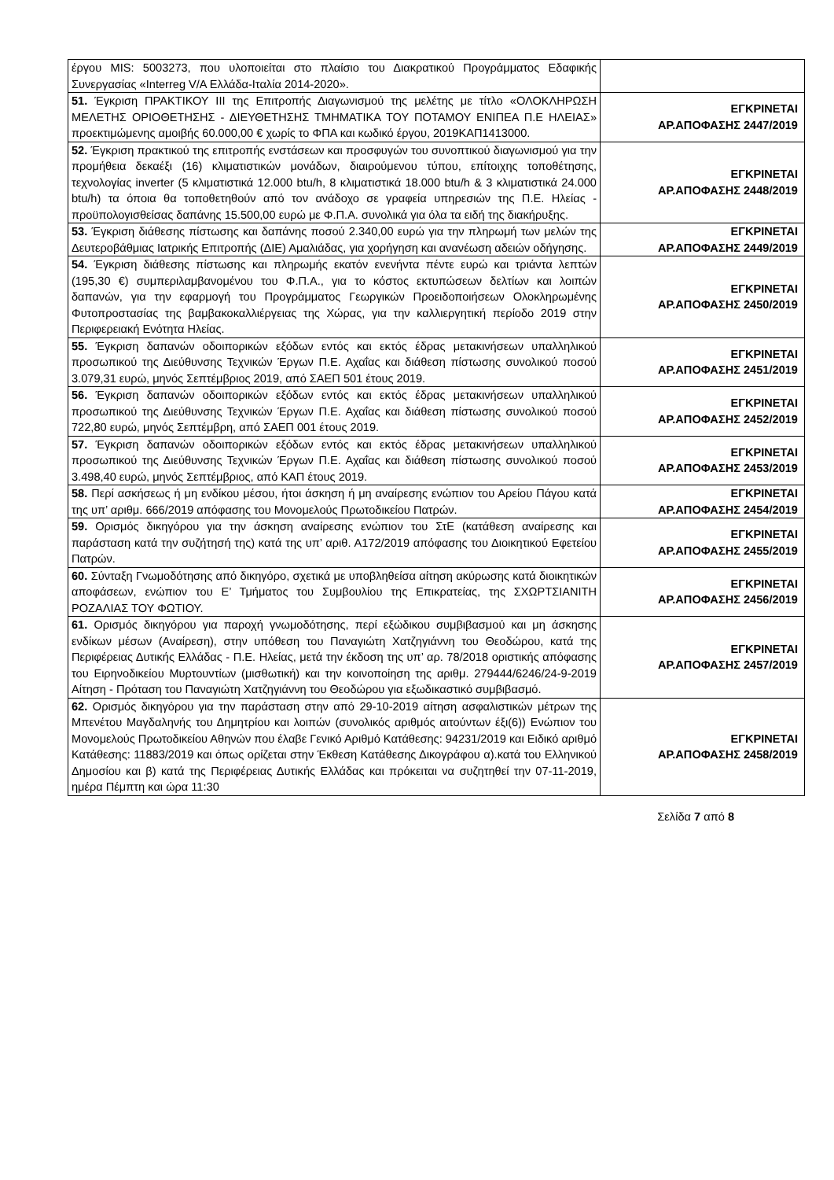| έργου MIS: 5003273, που υλοποιείται στο πλαίσιο του Διακρατικού Προγράμματος Εδαφικής Συνεργασίας «Interreg V/A Ελλάδα-Ιταλία 2014-2020». | |
| 51. Έγκριση ΠΡΑΚΤΙΚΟΥ ΙΙΙ της Επιτροπής Διαγωνισμού της μελέτης με τίτλο «ΟΛΟΚΛΗΡΩΣΗ ΜΕΛΕΤΗΣ ΟΡΙΟΘΕΤΗΣΗΣ - ΔΙΕΥΘΕΤΗΣΗΣ ΤΜΗΜΑΤΙΚΑ ΤΟΥ ΠΟΤΑΜΟΥ ΕΝΙΠΕΑ Π.Ε ΗΛΕΙΑΣ» προεκτιμώμενης αμοιβής 60.000,00 € χωρίς το ΦΠΑ και κωδικό έργου, 2019ΚΑΠ1413000. | ΕΓΚΡΙΝΕΤΑΙ ΑΡ.ΑΠΟΦΑΣΗΣ 2447/2019 |
| 52. Έγκριση πρακτικού της επιτροπής ενστάσεων και προσφυγών του συνοπτικού διαγωνισμού για την προμήθεια δεκαέξι (16) κλιματιστικών μονάδων, διαιρούμενου τύπου, επίτοιχης τοποθέτησης, τεχνολογίας inverter (5 κλιματιστικά 12.000 btu/h, 8 κλιματιστικά 18.000 btu/h & 3 κλιματιστικά 24.000 btu/h) τα όποια θα τοποθετηθούν από τον ανάδοχο σε γραφεία υπηρεσιών της Π.Ε. Ηλείας - προϋπολογισθείσας δαπάνης 15.500,00 ευρώ με Φ.Π.Α. συνολικά για όλα τα ειδή της διακήρυξης. | ΕΓΚΡΙΝΕΤΑΙ ΑΡ.ΑΠΟΦΑΣΗΣ 2448/2019 |
| 53. Έγκριση διάθεσης πίστωσης και δαπάνης ποσού 2.340,00 ευρώ για την πληρωμή των μελών της Δευτεροβάθμιας Ιατρικής Επιτροπής (ΔΙΕ) Αμαλιάδας, για χορήγηση και ανανέωση αδειών οδήγησης. | ΕΓΚΡΙΝΕΤΑΙ ΑΡ.ΑΠΟΦΑΣΗΣ 2449/2019 |
| 54. Έγκριση διάθεσης πίστωσης και πληρωμής εκατόν ενενήντα πέντε ευρώ και τριάντα λεπτών (195,30 €) συμπεριλαμβανομένου του Φ.Π.Α., για το κόστος εκτυπώσεων δελτίων και λοιπών δαπανών, για την εφαρμογή του Προγράμματος Γεωργικών Προειδοποιήσεων Ολοκληρωμένης Φυτοπροστασίας της βαμβακοκαλλιέργειας της Χώρας, για την καλλιεργητική περίοδο 2019 στην Περιφερειακή Ενότητα Ηλείας. | ΕΓΚΡΙΝΕΤΑΙ ΑΡ.ΑΠΟΦΑΣΗΣ 2450/2019 |
| 55. Έγκριση δαπανών οδοιπορικών εξόδων εντός και εκτός έδρας μετακινήσεων υπαλληλικού προσωπικού της Διεύθυνσης Τεχνικών Έργων Π.Ε. Αχαΐας και διάθεση πίστωσης συνολικού ποσού 3.079,31 ευρώ, μηνός Σεπτέμβριος 2019, από ΣΑΕΠ 501 έτους 2019. | ΕΓΚΡΙΝΕΤΑΙ ΑΡ.ΑΠΟΦΑΣΗΣ 2451/2019 |
| 56. Έγκριση δαπανών οδοιπορικών εξόδων εντός και εκτός έδρας μετακινήσεων υπαλληλικού προσωπικού της Διεύθυνσης Τεχνικών Έργων Π.Ε. Αχαΐας και διάθεση πίστωσης συνολικού ποσού 722,80 ευρώ, μηνός Σεπτέμβρη, από ΣΑΕΠ 001 έτους 2019. | ΕΓΚΡΙΝΕΤΑΙ ΑΡ.ΑΠΟΦΑΣΗΣ 2452/2019 |
| 57. Έγκριση δαπανών οδοιπορικών εξόδων εντός και εκτός έδρας μετακινήσεων υπαλληλικού προσωπικού της Διεύθυνσης Τεχνικών Έργων Π.Ε. Αχαΐας και διάθεση πίστωσης συνολικού ποσού 3.498,40 ευρώ, μηνός Σεπτέμβριος, από ΚΑΠ έτους 2019. | ΕΓΚΡΙΝΕΤΑΙ ΑΡ.ΑΠΟΦΑΣΗΣ 2453/2019 |
| 58. Περί ασκήσεως ή μη ενδίκου μέσου, ήτοι άσκηση ή μη αναίρεσης ενώπιον του Αρείου Πάγου κατά της υπ’ αριθμ. 666/2019 απόφασης του Μονομελούς Πρωτοδικείου Πατρών. | ΕΓΚΡΙΝΕΤΑΙ ΑΡ.ΑΠΟΦΑΣΗΣ 2454/2019 |
| 59. Ορισμός δικηγόρου για την άσκηση αναίρεσης ενώπιον του ΣτΕ (κατάθεση αναίρεσης και παράσταση κατά την συζήτησή της) κατά της υπ’ αριθ. Α172/2019 απόφασης του Διοικητικού Εφετείου Πατρών. | ΕΓΚΡΙΝΕΤΑΙ ΑΡ.ΑΠΟΦΑΣΗΣ 2455/2019 |
| 60. Σύνταξη Γνωμοδότησης από δικηγόρο, σχετικά με υποβληθείσα αίτηση ακύρωσης κατά διοικητικών αποφάσεων, ενώπιον του Ε’ Τμήματος του Συμβουλίου της Επικρατείας, της ΣΧΩΡΤΣΙΑΝΙΤΗ ΡΟΖΑΛΙΑΣ ΤΟΥ ΦΩΤΙΟΥ. | ΕΓΚΡΙΝΕΤΑΙ ΑΡ.ΑΠΟΦΑΣΗΣ 2456/2019 |
| 61. Ορισμός δικηγόρου για παροχή γνωμοδότησης, περί εξώδικου συμβιβασμού και μη άσκησης ενδίκων μέσων (Αναίρεση), στην υπόθεση του Παναγιώτη Χατζηγιάννη του Θεοδώρου, κατά της Περιφέρειας Δυτικής Ελλάδας - Π.Ε. Ηλείας, μετά την έκδοση της υπ’ αρ. 78/2018 οριστικής απόφασης του Ειρηνοδικείου Μυρτουντίων (μισθωτική) και την κοινοποίηση της αριθμ. 279444/6246/24-9-2019 Αίτηση - Πρόταση του Παναγιώτη Χατζηγιάννη του Θεοδώρου για εξωδικαστικό συμβιβασμό. | ΕΓΚΡΙΝΕΤΑΙ ΑΡ.ΑΠΟΦΑΣΗΣ 2457/2019 |
| 62. Ορισμός δικηγόρου για την παράσταση στην από 29-10-2019 αίτηση ασφαλιστικών μέτρων της Μπενέτου Μαγδαληνής του Δημητρίου και λοιπών (συνολικός αριθμός αιτούντων έξι(6)) Ενώπιον του Μονομελούς Πρωτοδικείου Αθηνών που έλαβε Γενικό Αριθμό Κατάθεσης: 94231/2019 και Ειδικό αριθμό Κατάθεσης: 11883/2019 και όπως ορίζεται στην Έκθεση Κατάθεσης Δικογράφου α).κατά του Ελληνικού Δημοσίου και β) κατά της Περιφέρειας Δυτικής Ελλάδας και πρόκειται να συζητηθεί την 07-11-2019, ημέρα Πέμπτη και ώρα 11:30 | ΕΓΚΡΙΝΕΤΑΙ ΑΡ.ΑΠΟΦΑΣΗΣ 2458/2019 |
Σελίδα 7 από 8